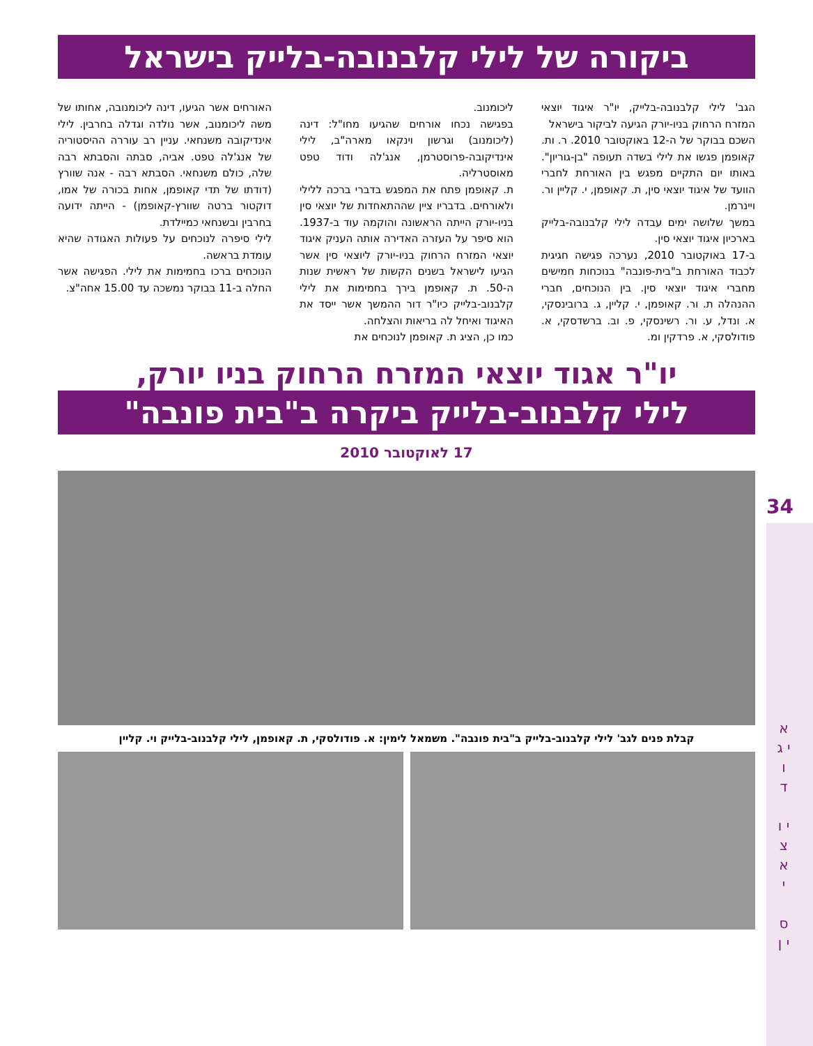ביקורה של לילי קלבנובה-בלייק בישראל
הגב' לילי קלבנובה-בלייק, יו"ר איגוד יוצאי המזרח הרחוק בניו-יורק הגיעה לביקור בישראל
השכם בבוקר של ה-12 באוקטובר 2010. ר. ות. קאופמן פגשו את לילי בשדה תעופה "בן-גוריון". באותו יום התקיים מפגש בין האורחת לחברי הוועד של איגוד יוצאי סין, ת. קאופמן, י. קליין ור. ויינרמן.
במשך שלושה ימים עבדה לילי קלבנובה-בלייק בארכיון איגוד יוצאי סין.
ב-17 באוקטובר 2010, נערכה פגישה חגיגית לכבוד האורחת ב"בית-פונבה" בנוכחות חמישים מחברי איגוד יוצאי סין. בין הנוכחים, חברי ההנהלה ת. ור. קאופמן, י. קליין, ג. ברובינסקי, א. ונדל, ע. ור. רשינסקי, פ. וב. ברשדסקי, א. פודולסקי, א. פרדקין ומ.
ליכומנוב.
בפגישה נכחו אורחים שהגיעו מחו"ל: דינה (ליכומנוב) וגרשון וינקאו מארה"ב, לילי אינדיקובה-פרוסטרמן, אנג'לה ודוד טפט מאוסטרליה.
ת. קאופמן פתח את המפגש בדברי ברכה ללילי ולאורחים. בדבריו ציין שההתאחדות של יוצאי סין בניו-יורק הייתה הראשונה והוקמה עוד ב-1937. הוא סיפר על העזרה האדירה אותה העניק איגוד יוצאי המזרח הרחוק בניו-יורק ליוצאי סין אשר הגיעו לישראל בשנים הקשות של ראשית שנות ה-50. ת. קאופמן בירך בחמימות את לילי קלבנוב-בלייק כיו"ר דור ההמשך אשר ייסד את האיגוד ואיחל לה בריאות והצלחה.
כמו כן, הציג ת. קאופמן לנוכחים את
האורחים אשר הגיעו, דינה ליכומנובה, אחותו של משה ליכומנוב, אשר נולדה וגדלה בחרבין. לילי אינדיקובה משנחאי. עניין רב עוררה ההיסטוריה של אנג'לה טפט. אביה, סבתה והסבתא רבה שלה, כולם משנחאי. הסבתא רבה - אנה שוורץ (דודתו של תדי קאופמן, אחות בכורה של אמו, דוקטור ברטה שוורץ-קאופמן) - הייתה ידועה בחרבין ובשנחאי כמיילדת.
לילי סיפרה לנוכחים על פעולות האגודה שהיא עומדת בראשה.
הנוכחים ברכו בחמימות את לילי. הפגישה אשר החלה ב-11 בבוקר נמשכה עד 15.00 אחה"צ.
יו"ר אגוד יוצאי המזרח הרחוק בניו יורק,
לילי קלבנוב-בלייק ביקרה ב"בית פונבה"
17 לאוקטובר 2010
קבלת פנים לגב' לילי קלבנוב-בלייק ב"בית פונבה". משמאל לימין: א. פודולסקי, ת. קאופמן, לילי קלבנוב-בלייק וי. קליין
34
א י ג ו ד
י ו צ א י
ס י ן